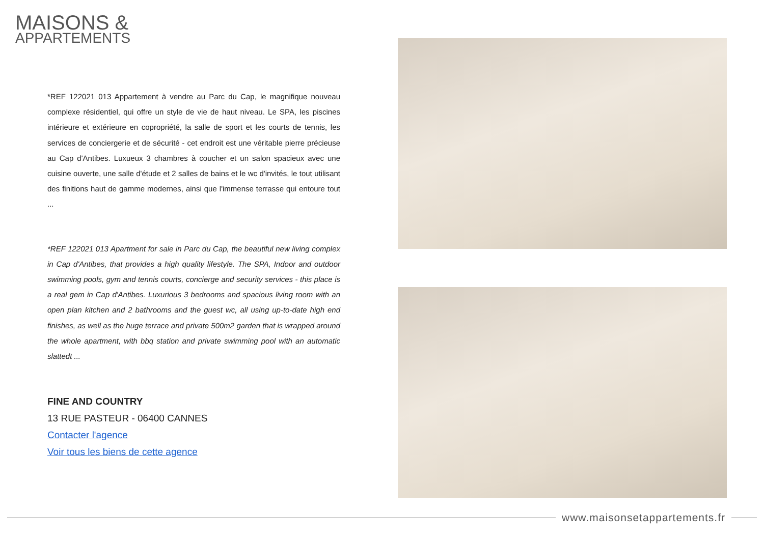MAISONS &
APPARTEMENTS
*REF 122021 013 Appartement à vendre au Parc du Cap, le magnifique nouveau complexe résidentiel, qui offre un style de vie de haut niveau. Le SPA, les piscines intérieure et extérieure en copropriété, la salle de sport et les courts de tennis, les services de conciergerie et de sécurité - cet endroit est une véritable pierre précieuse au Cap d'Antibes. Luxueux 3 chambres à coucher et un salon spacieux avec une cuisine ouverte, une salle d'étude et 2 salles de bains et le wc d'invités, le tout utilisant des finitions haut de gamme modernes, ainsi que l'immense terrasse qui entoure tout ...
*REF 122021 013 Apartment for sale in Parc du Cap, the beautiful new living complex in Cap d'Antibes, that provides a high quality lifestyle. The SPA, Indoor and outdoor swimming pools, gym and tennis courts, concierge and security services - this place is a real gem in Cap d'Antibes. Luxurious 3 bedrooms and spacious living room with an open plan kitchen and 2 bathrooms and the guest wc, all using up-to-date high end finishes, as well as the huge terrace and private 500m2 garden that is wrapped around the whole apartment, with bbq station and private swimming pool with an automatic slattedt ...
FINE AND COUNTRY
13 RUE PASTEUR - 06400 CANNES
Contacter l'agence
Voir tous les biens de cette agence
www.maisonsetappartements.fr